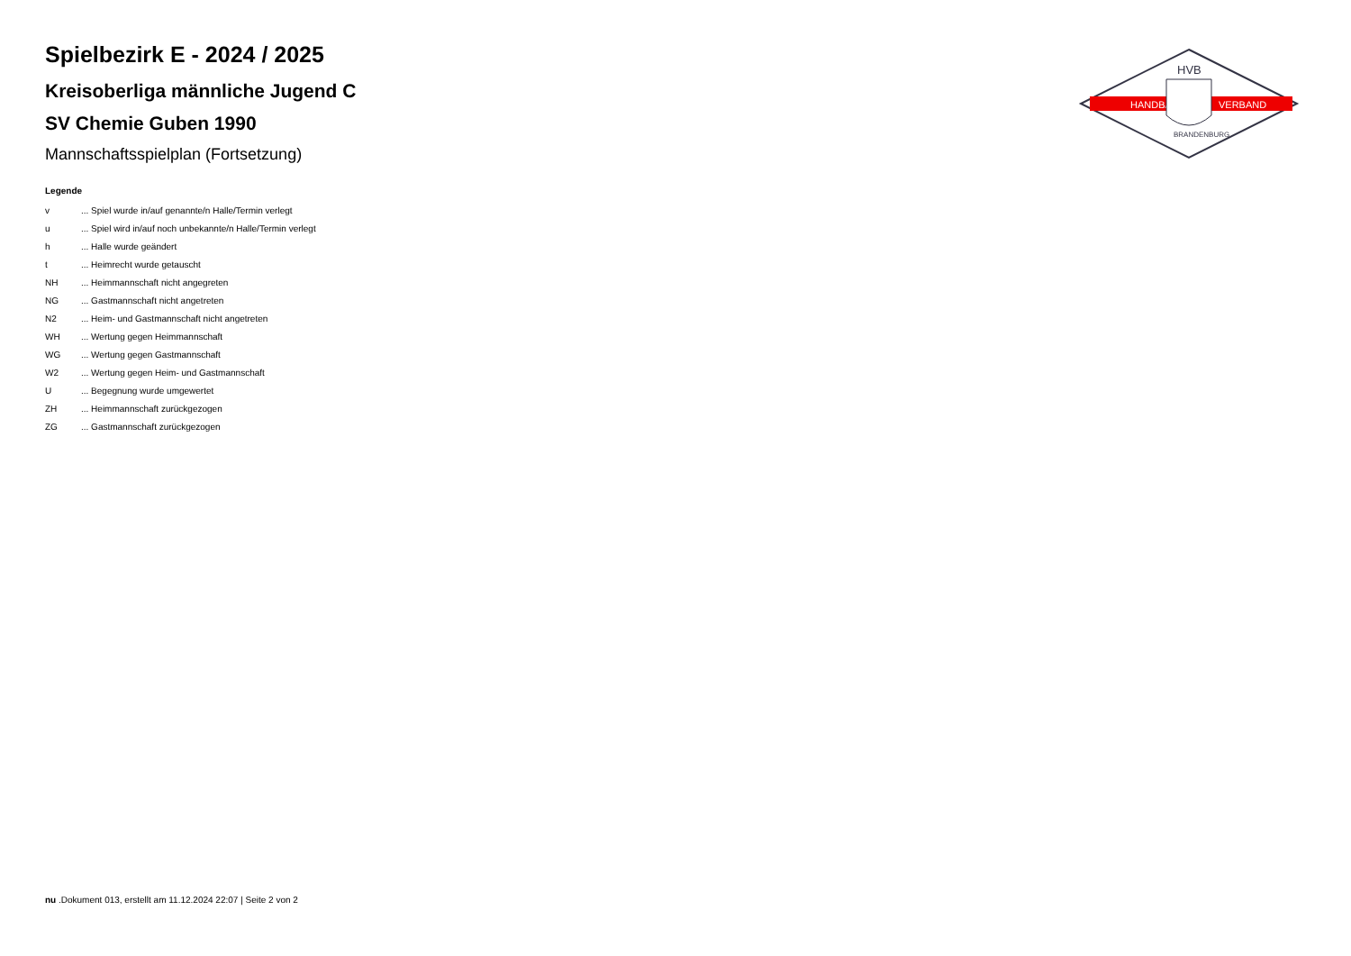HANDBALL
VERBAND
HVB
BRANDENBURG
Spielbezirk E - 2024 / 2025
Kreisoberliga männliche Jugend C
SV Chemie Guben 1990
Mannschaftsspielplan (Fortsetzung)
Legende
| v | ... Spiel wurde in/auf genannte/n Halle/Termin verlegt |
| u | ... Spiel wird in/auf noch unbekannte/n Halle/Termin verlegt |
| h | ... Halle wurde geändert |
| t | ... Heimrecht wurde getauscht |
| NH | ... Heimmannschaft nicht angegreten |
| NG | ... Gastmannschaft nicht angetreten |
| N2 | ... Heim- und Gastmannschaft nicht angetreten |
| WH | ... Wertung gegen Heimmannschaft |
| WG | ... Wertung gegen Gastmannschaft |
| W2 | ... Wertung gegen Heim- und Gastmannschaft |
| U | ... Begegnung wurde umgewertet |
| ZH | ... Heimmannschaft zurückgezogen |
| ZG | ... Gastmannschaft zurückgezogen |
nu .Dokument 013, erstellt am 11.12.2024 22:07 | Seite 2 von 2